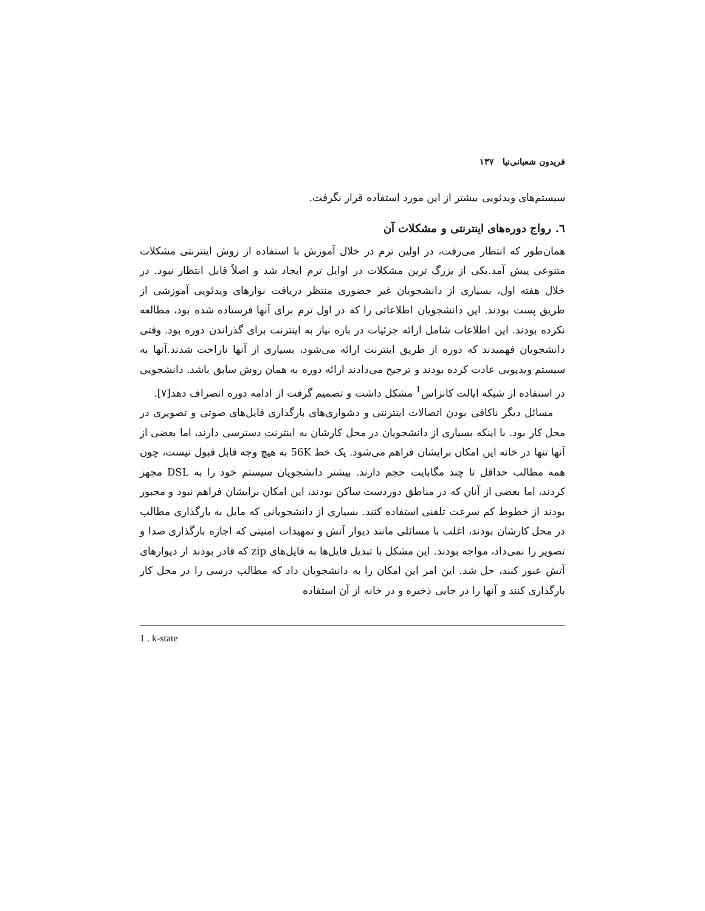فریدون شعبانی‌نیا ۱۳۷
سیستم‌های ویدئویی بیشتر از این مورد استفاده قرار نگرفت.
٦. رواج دوره‌های اینترنتی و مشکلات آن
همان‌طور که انتظار می‌رفت، در اولین ترم در خلال آموزش با استفاده از روش اینترنتی مشکلات متنوعی پیش آمد.یکی از بزرگ‌ ترین مشکلات در اوایل ترم ایجاد شد و اصلاً قابل انتظار نبود. در خلال هفته اول، بسیاری از دانشجویان غیر حضوری منتظر دریافت نوارهای ویدئویی آموزشی از طریق پست بودند. این دانشجویان اطلاعاتی را که در اول ترم برای آنها فرستاده شده بود، مطالعه نکرده بودند. این اطلاعات شامل ارائه جزئیات در باره نیاز به اینترنت برای گذراندن دوره بود. وقتی دانشجویان فهمیدند که دوره از طریق اینترنت ارائه می‌شود، بسیاری از آنها ناراحت شدند.آنها به سیستم ویدیویی عادت کرده بودند و ترجیح می‌دادند ارائه دوره به همان روش سابق باشد. دانشجویی در استفاده از شبکه ایالت کانزاس<sup>1</sup> مشکل داشت و تصمیم گرفت از ادامه دوره انصراف دهد[۷].
مسائل دیگر ناکافی بودن اتصالات اینترنتی و دشواری‌های بارگذاری فایل‌های صوتی و تصویری در محل کار بود. با اینکه بسیاری از دانشجویان در محل کارشان به اینترنت دسترسی دارند، اما بعضی از آنها تنها در خانه این امکان برایشان فراهم می‌شود. یک خط 56K به هیچ وجه قابل قبول نیست، چون همه مطالب حداقل تا چند مگابایت حجم دارند. بیشتر دانشجویان سیستم خود را به DSL مجهز کردند، اما بعضی از آنان که در مناطق دوردست ساکن بودند، این امکان برایشان فراهم نبود و مجبور بودند از خطوط کم سرعت تلفنی استفاده کنند. بسیاری از دانشجویانی که مایل به بارگذاری مطالب در محل کارشان بودند، اغلب با مسائلی مانند دیوار آتش و تمهیدات امنیتی که اجازه بارگذاری صدا و تصویر را نمی‌داد، مواجه بودند. این مشکل با تبدیل فایل‌ها به فایل‌های zip که قادر بودند از دیوارهای آتش عبور کنند، حل شد. این امر این امکان را به دانشجویان داد که مطالب درسی را در محل کار بارگذاری کنند و آنها را در جایی ذخیره و در خانه از آن استفاده
1 . k-state